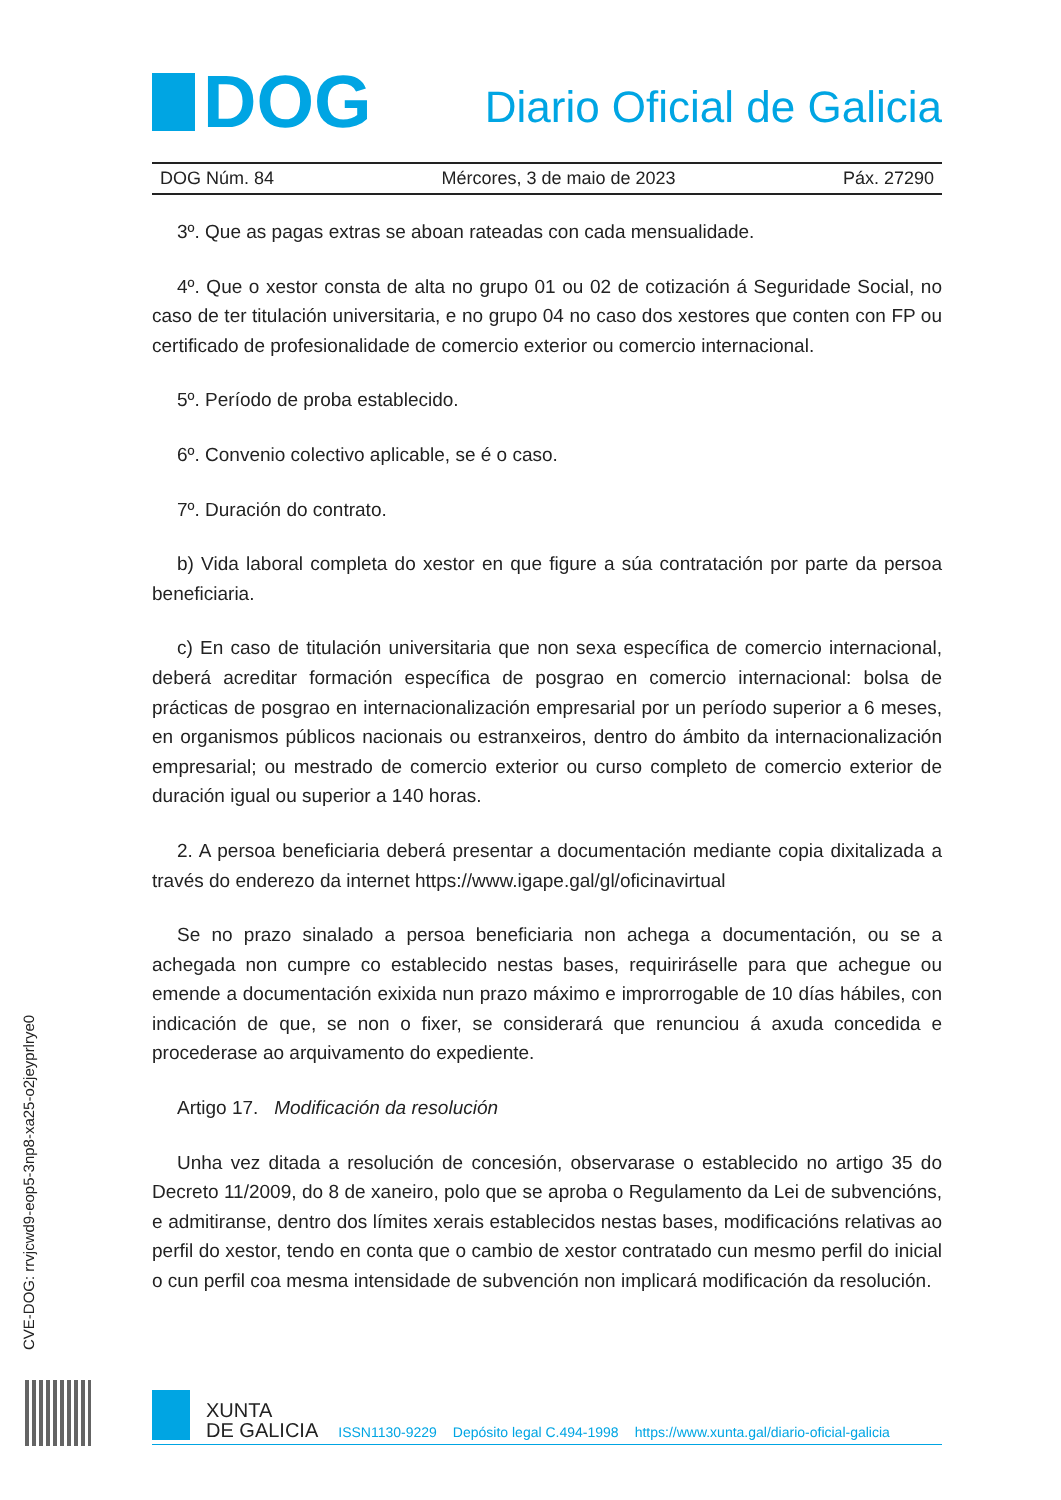DOG
Diario Oficial de Galicia
DOG Núm. 84 Mércores, 3 de maio de 2023 Páx. 27290
3º. Que as pagas extras se aboan rateadas con cada mensualidade.
4º. Que o xestor consta de alta no grupo 01 ou 02 de cotización á Seguridade Social, no caso de ter titulación universitaria, e no grupo 04 no caso dos xestores que conten con FP ou certificado de profesionalidade de comercio exterior ou comercio internacional.
5º. Período de proba establecido.
6º. Convenio colectivo aplicable, se é o caso.
7º. Duración do contrato.
b) Vida laboral completa do xestor en que figure a súa contratación por parte da persoa beneficiaria.
c) En caso de titulación universitaria que non sexa específica de comercio internacional, deberá acreditar formación específica de posgrao en comercio internacional: bolsa de prácticas de posgrao en internacionalización empresarial por un período superior a 6 meses, en organismos públicos nacionais ou estranxeiros, dentro do ámbito da internacionalización empresarial; ou mestrado de comercio exterior ou curso completo de comercio exterior de duración igual ou superior a 140 horas.
2. A persoa beneficiaria deberá presentar a documentación mediante copia dixitalizada a través do enderezo da internet https://www.igape.gal/gl/oficinavirtual
Se no prazo sinalado a persoa beneficiaria non achega a documentación, ou se a achegada non cumpre co establecido nestas bases, requiriráselle para que achegue ou emende a documentación exixida nun prazo máximo e improrrogable de 10 días hábiles, con indicación de que, se non o fixer, se considerará que renunciou á axuda concedida e procederase ao arquivamento do expediente.
Artigo 17. Modificación da resolución
Unha vez ditada a resolución de concesión, observarase o establecido no artigo 35 do Decreto 11/2009, do 8 de xaneiro, polo que se aproba o Regulamento da Lei de subvencións, e admitiranse, dentro dos límites xerais establecidos nestas bases, modificacións relativas ao perfil do xestor, tendo en conta que o cambio de xestor contratado cun mesmo perfil do inicial o cun perfil coa mesma intensidade de subvención non implicará modificación da resolución.
CVE-DOG: rrvjcwd9-eop5-3np8-xa25-o2jeyprlrye0
XUNTA
DE GALICIA
ISSN1130-9229 Depósito legal C.494-1998 https://www.xunta.gal/diario-oficial-galicia